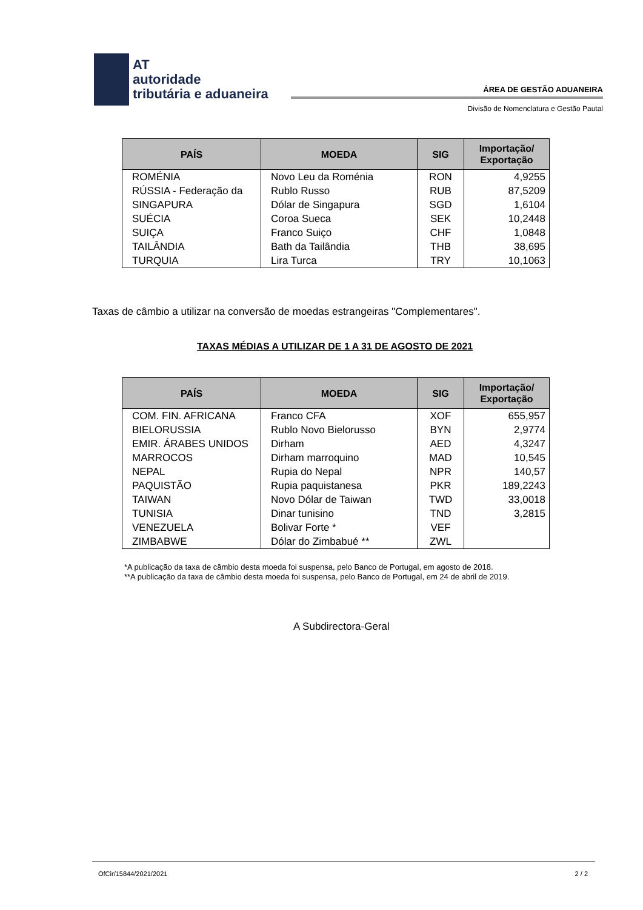AT
autoridade
tributária e aduaneira
ÁREA DE GESTÃO ADUANEIRA
Divisão de Nomenclatura e Gestão Pautal
| PAÍS | MOEDA | SIG | Importação/ Exportação |
| --- | --- | --- | --- |
| ROMÉNIA | Novo Leu da Roménia | RON | 4,9255 |
| RÚSSIA - Federação da | Rublo Russo | RUB | 87,5209 |
| SINGAPURA | Dólar de Singapura | SGD | 1,6104 |
| SUÉCIA | Coroa Sueca | SEK | 10,2448 |
| SUIÇA | Franco Suiço | CHF | 1,0848 |
| TAILÂNDIA | Bath da Tailândia | THB | 38,695 |
| TURQUIA | Lira Turca | TRY | 10,1063 |
Taxas de câmbio a utilizar na conversão de moedas estrangeiras "Complementares".
TAXAS MÉDIAS A UTILIZAR DE 1 A 31 DE AGOSTO DE 2021
| PAÍS | MOEDA | SIG | Importação/ Exportação |
| --- | --- | --- | --- |
| COM. FIN. AFRICANA | Franco CFA | XOF | 655,957 |
| BIELORUSSIA | Rublo Novo Bielorusso | BYN | 2,9774 |
| EMIR. ÁRABES UNIDOS | Dirham | AED | 4,3247 |
| MARROCOS | Dirham marroquino | MAD | 10,545 |
| NEPAL | Rupia do Nepal | NPR | 140,57 |
| PAQUISTÃO | Rupia paquistanesa | PKR | 189,2243 |
| TAIWAN | Novo Dólar de Taiwan | TWD | 33,0018 |
| TUNISIA | Dinar tunisino | TND | 3,2815 |
| VENEZUELA | Bolivar Forte * | VEF | |
| ZIMBABWE | Dólar do Zimbabué ** | ZWL | |
*A publicação da taxa de câmbio desta moeda foi suspensa, pelo Banco de Portugal, em agosto de 2018.
**A publicação da taxa de câmbio desta moeda foi suspensa, pelo Banco de Portugal, em 24 de abril de 2019.
A Subdirectora-Geral
OfCir/15844/2021/2021 2 / 2